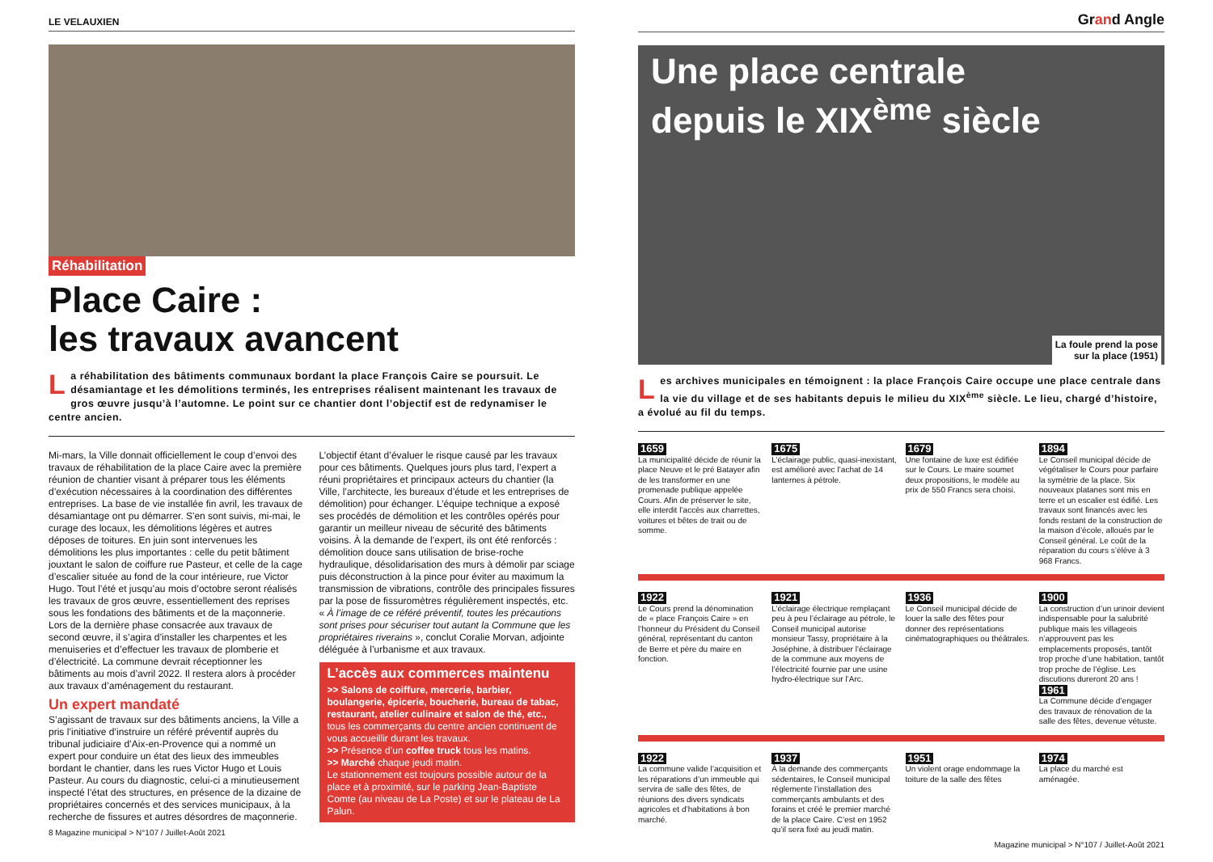LE VELAUXIEN
Réhabilitation
Place Caire :
les travaux avancent
La réhabilitation des bâtiments communaux bordant la place François Caire se poursuit. Le désamiantage et les démolitions terminés, les entreprises réalisent maintenant les travaux de gros œuvre jusqu’à l’automne. Le point sur ce chantier dont l’objectif est de redynamiser le centre ancien.
Mi-mars, la Ville donnait officiellement le coup d’envoi des travaux de réhabilitation de la place Caire avec la première réunion de chantier visant à préparer tous les éléments d’exécution nécessaires à la coordination des différentes entreprises. La base de vie installée fin avril, les travaux de désamiantage ont pu démarrer. S'en sont suivis, mi-mai, le curage des locaux, les démolitions légères et autres déposes de toitures. En juin sont intervenues les démolitions les plus importantes : celle du petit bâtiment jouxtant le salon de coiffure rue Pasteur, et celle de la cage d’escalier située au fond de la cour intérieure, rue Victor Hugo. Tout l’été et jusqu’au mois d’octobre seront réalisés les travaux de gros œuvre, essentiellement des reprises sous les fondations des bâtiments et de la maçonnerie. Lors de la dernière phase consacrée aux travaux de second œuvre, il s’agira d’installer les charpentes et les menuiseries et d’effectuer les travaux de plomberie et d’électricité. La commune devrait réceptionner les bâtiments au mois d’avril 2022. Il restera alors à procéder aux travaux d’aménagement du restaurant.
Un expert mandaté
S’agissant de travaux sur des bâtiments anciens, la Ville a pris l’initiative d’instruire un référé préventif auprès du tribunal judiciaire d’Aix-en-Provence qui a nommé un expert pour conduire un état des lieux des immeubles bordant le chantier, dans les rues Victor Hugo et Louis Pasteur. Au cours du diagnostic, celui-ci a minutieusement inspecté l’état des structures, en présence de la dizaine de propriétaires concernés et des services municipaux, à la recherche de fissures et autres désordres de maçonnerie. L’objectif étant d’évaluer le risque causé par les travaux pour ces bâtiments. Quelques jours plus tard, l’expert a réuni propriétaires et principaux acteurs du chantier (la Ville, l’architecte, les bureaux d’étude et les entreprises de démolition) pour échanger. L’équipe technique a exposé ses procédés de démolition et les contrôles opérés pour garantir un meilleur niveau de sécurité des bâtiments voisins. À la demande de l’expert, ils ont été renforcés : démolition douce sans utilisation de brise-roche hydraulique, désolidarisation des murs à démolir par sciage puis déconstruction à la pince pour éviter au maximum la transmission de vibrations, contrôle des principales fissures par la pose de fissuromètres régulièrement inspectés, etc. « À l’image de ce référé préventif, toutes les précautions sont prises pour sécuriser tout autant la Commune que les propriétaires riverains », conclut Coralie Morvan, adjointe déléguée à l’urbanisme et aux travaux.
L’accès aux commerces maintenu
>> Salons de coiffure, mercerie, barbier, boulangerie, épicerie, boucherie, bureau de tabac, restaurant, atelier culinaire et salon de thé, etc., tous les commerçants du centre ancien continuent de vous accueillir durant les travaux.
>> Présence d’un coffee truck tous les matins.
>> Marché chaque jeudi matin.
Le stationnement est toujours possible autour de la place et à proximité, sur le parking Jean-Baptiste Comte (au niveau de La Poste) et sur le plateau de La Palun.
8 Magazine municipal > N°107 / Juillet-Août 2021
Grand Angle
Une place centrale
depuis le XIX<sup>ème</sup> siècle
La foule prend la pose
sur la place (1951)
Les archives municipales en témoignent : la place François Caire occupe une place centrale dans la vie du village et de ses habitants depuis le milieu du XIX<sup>ème</sup> siècle. Le lieu, chargé d’histoire, a évolué au fil du temps.
1659
La municipalité décide de réunir la place Neuve et le pré Batayer afin de les transformer en une promenade publique appelée Cours. Afin de préserver le site, elle interdit l’accès aux charrettes, voitures et bêtes de trait ou de somme.
1675
L’éclairage public, quasi-inexistant, est amélioré avec l’achat de 14 lanternes à pétrole.
1679
Une fontaine de luxe est édifiée sur le Cours. Le maire soumet deux propositions, le modèle au prix de 550 Francs sera choisi.
1894
Le Conseil municipal décide de végétaliser le Cours pour parfaire la symétrie de la place. Six nouveaux platanes sont mis en terre et un escalier est édifié. Les travaux sont financés avec les fonds restant de la construction de la maison d’école, alloués par le Conseil général. Le coût de la réparation du cours s’élève à 3 968 Francs.
1922
Le Cours prend la dénomination de « place François Caire » en l’honneur du Président du Conseil général, représentant du canton de Berre et père du maire en fonction.
1921
L’éclairage électrique remplaçant peu à peu l’éclairage au pétrole, le Conseil municipal autorise monsieur Tassy, propriétaire à la Joséphine, à distribuer l’éclairage de la commune aux moyens de l’électricité fournie par une usine hydro-électrique sur l’Arc.
1936
Le Conseil municipal décide de louer la salle des fêtes pour donner des représentations cinématographiques ou théâtrales.
1900
La construction d’un urinoir devient indispensable pour la salubrité publique mais les villageois n’approuvent pas les emplacements proposés, tantôt trop proche d’une habitation, tantôt trop proche de l’église. Les discutions dureront 20 ans !
1961
La Commune décide d’engager des travaux de rénovation de la salle des fêtes, devenue vétuste.
1922
La commune valide l’acquisition et les réparations d’un immeuble qui servira de salle des fêtes, de réunions des divers syndicats agricoles et d’habitations à bon marché.
1937
À la demande des commerçants sédentaires, le Conseil municipal réglemente l’installation des commerçants ambulants et des forains et créé le premier marché de la place Caire. C’est en 1952 qu’il sera fixé au jeudi matin.
1951
Un violent orage endommage la toiture de la salle des fêtes
1974
La place du marché est aménagée.
Magazine municipal > N°107 / Juillet-Août 2021